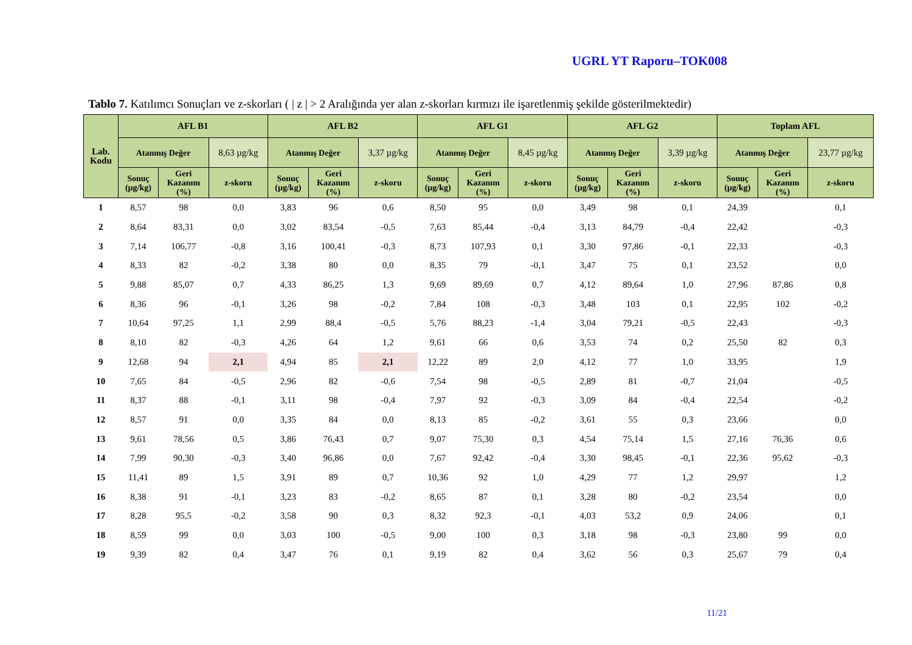UGRL YT Raporu–TOK008
Tablo 7. Katılımcı Sonuçları ve z-skorları ( | z | > 2 Aralığında yer alan z-skorları kırmızı ile işaretlenmiş şekilde gösterilmektedir)
| Lab. Kodu | AFL B1 | | | AFL B2 | | | AFL G1 | | | AFL G2 | | | Toplam AFL | | |
| --- | --- | --- | --- | --- | --- | --- | --- | --- | --- | --- | --- | --- | --- | --- | --- |
| | Atanmış Değer | | 8,63 µg/kg | Atanmış Değer | | 3,37 µg/kg | Atanmış Değer | | 8,45 µg/kg | Atanmış Değer | | 3,39 µg/kg | Atanmış Değer | | 23,77 µg/kg |
| | Sonuç (µg/kg) | Geri Kazanım (%) | z-skoru | Sonuç (µg/kg) | Geri Kazanım (%) | z-skoru | Sonuç (µg/kg) | Geri Kazanım (%) | z-skoru | Sonuç (µg/kg) | Geri Kazanım (%) | z-skoru | Sonuç (µg/kg) | Geri Kazanım (%) | z-skoru |
| 1 | 8,57 | 98 | 0,0 | 3,83 | 96 | 0,6 | 8,50 | 95 | 0,0 | 3,49 | 98 | 0,1 | 24,39 | | 0,1 |
| 2 | 8,64 | 83,31 | 0,0 | 3,02 | 83,54 | -0,5 | 7,63 | 85,44 | -0,4 | 3,13 | 84,79 | -0,4 | 22,42 | | -0,3 |
| 3 | 7,14 | 106,77 | -0,8 | 3,16 | 100,41 | -0,3 | 8,73 | 107,93 | 0,1 | 3,30 | 97,86 | -0,1 | 22,33 | | -0,3 |
| 4 | 8,33 | 82 | -0,2 | 3,38 | 80 | 0,0 | 8,35 | 79 | -0,1 | 3,47 | 75 | 0,1 | 23,52 | | 0,0 |
| 5 | 9,88 | 85,07 | 0,7 | 4,33 | 86,25 | 1,3 | 9,69 | 89,69 | 0,7 | 4,12 | 89,64 | 1,0 | 27,96 | 87,86 | 0,8 |
| 6 | 8,36 | 96 | -0,1 | 3,26 | 98 | -0,2 | 7,84 | 108 | -0,3 | 3,48 | 103 | 0,1 | 22,95 | 102 | -0,2 |
| 7 | 10,64 | 97,25 | 1,1 | 2,99 | 88,4 | -0,5 | 5,76 | 88,23 | -1,4 | 3,04 | 79,21 | -0,5 | 22,43 | | -0,3 |
| 8 | 8,10 | 82 | -0,3 | 4,26 | 64 | 1,2 | 9,61 | 66 | 0,6 | 3,53 | 74 | 0,2 | 25,50 | 82 | 0,3 |
| 9 | 12,68 | 94 | 2,1 | 4,94 | 85 | 2,1 | 12,22 | 89 | 2,0 | 4,12 | 77 | 1,0 | 33,95 | | 1,9 |
| 10 | 7,65 | 84 | -0,5 | 2,96 | 82 | -0,6 | 7,54 | 98 | -0,5 | 2,89 | 81 | -0,7 | 21,04 | | -0,5 |
| 11 | 8,37 | 88 | -0,1 | 3,11 | 98 | -0,4 | 7,97 | 92 | -0,3 | 3,09 | 84 | -0,4 | 22,54 | | -0,2 |
| 12 | 8,57 | 91 | 0,0 | 3,35 | 84 | 0,0 | 8,13 | 85 | -0,2 | 3,61 | 55 | 0,3 | 23,66 | | 0,0 |
| 13 | 9,61 | 78,56 | 0,5 | 3,86 | 76,43 | 0,7 | 9,07 | 75,30 | 0,3 | 4,54 | 75,14 | 1,5 | 27,16 | 76,36 | 0,6 |
| 14 | 7,99 | 90,30 | -0,3 | 3,40 | 96,86 | 0,0 | 7,67 | 92,42 | -0,4 | 3,30 | 98,45 | -0,1 | 22,36 | 95,62 | -0,3 |
| 15 | 11,41 | 89 | 1,5 | 3,91 | 89 | 0,7 | 10,36 | 92 | 1,0 | 4,29 | 77 | 1,2 | 29,97 | | 1,2 |
| 16 | 8,38 | 91 | -0,1 | 3,23 | 83 | -0,2 | 8,65 | 87 | 0,1 | 3,28 | 80 | -0,2 | 23,54 | | 0,0 |
| 17 | 8,28 | 95,5 | -0,2 | 3,58 | 90 | 0,3 | 8,32 | 92,3 | -0,1 | 4,03 | 53,2 | 0,9 | 24,06 | | 0,1 |
| 18 | 8,59 | 99 | 0,0 | 3,03 | 100 | -0,5 | 9,00 | 100 | 0,3 | 3,18 | 98 | -0,3 | 23,80 | 99 | 0,0 |
| 19 | 9,39 | 82 | 0,4 | 3,47 | 76 | 0,1 | 9,19 | 82 | 0,4 | 3,62 | 56 | 0,3 | 25,67 | 79 | 0,4 |
11/21